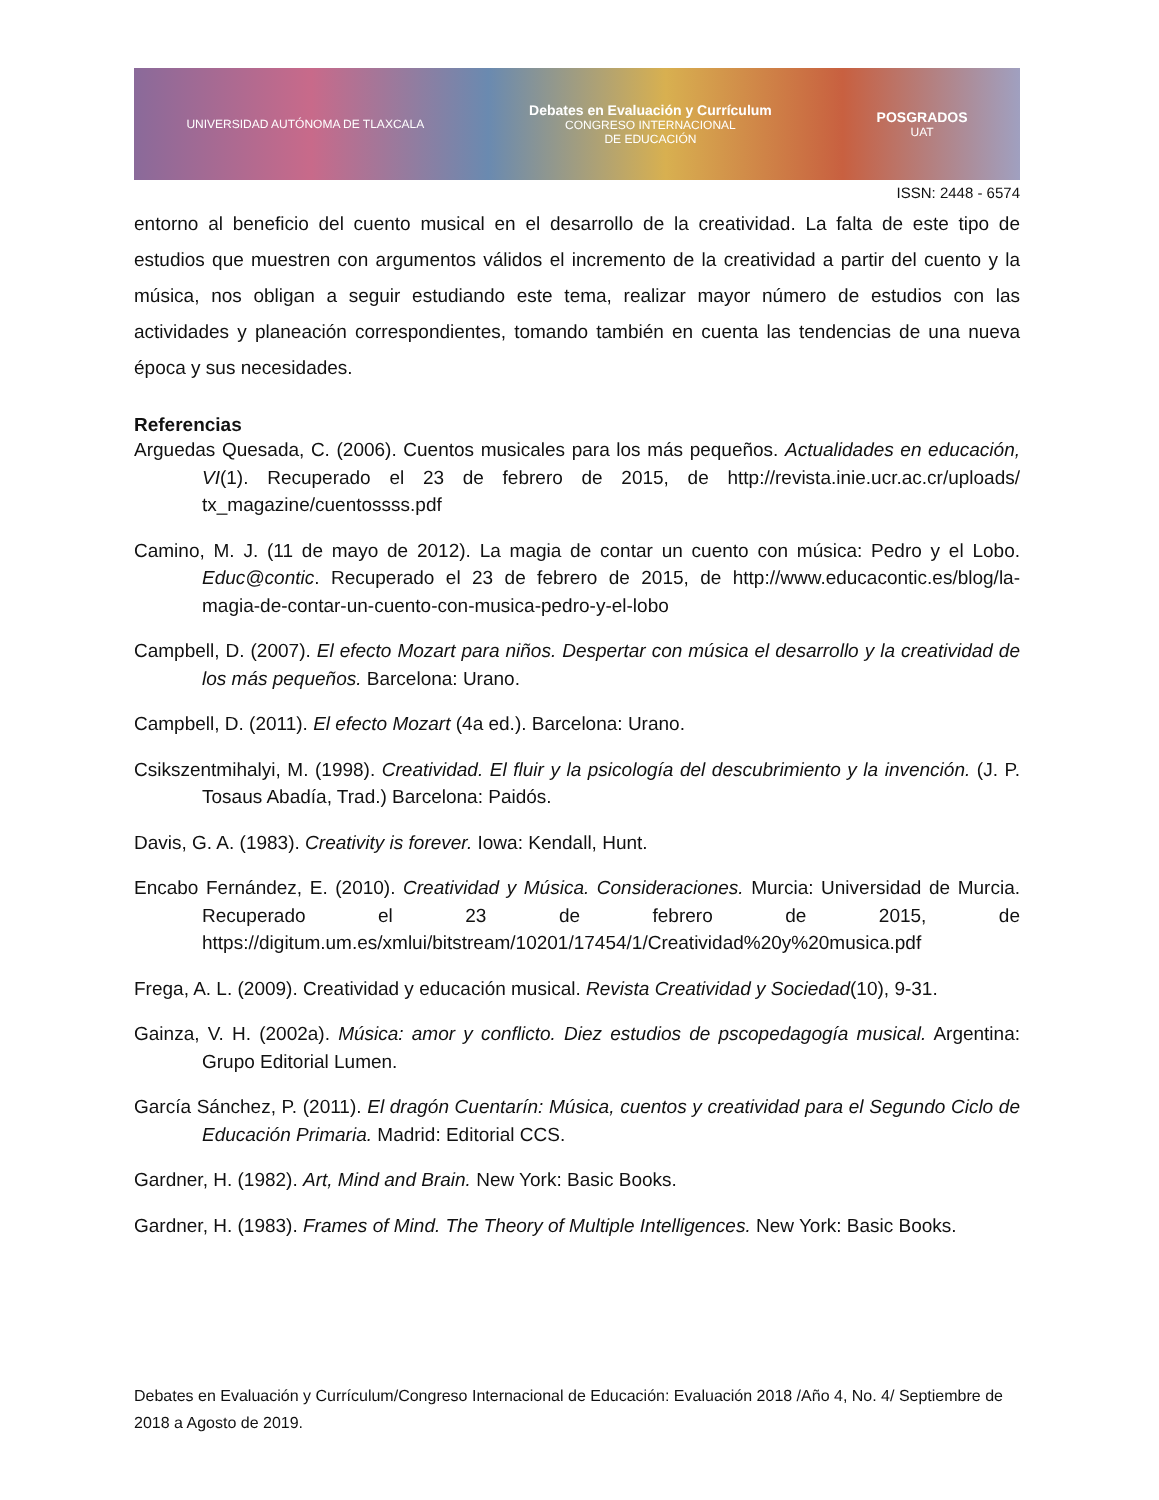UNIVERSIDAD AUTÓNOMA DE TLAXCALA Debates en Evaluación y Currículum
CONGRESO INTERNACIONAL
DE EDUCACIÓN POSGRADOS
UAT
ISSN: 2448 - 6574
entorno al beneficio del cuento musical en el desarrollo de la creatividad. La falta de este tipo de estudios que muestren con argumentos válidos el incremento de la creatividad a partir del cuento y la música, nos obligan a seguir estudiando este tema, realizar mayor número de estudios con las actividades y planeación correspondientes, tomando también en cuenta las tendencias de una nueva época y sus necesidades.
Referencias
Arguedas Quesada, C. (2006). Cuentos musicales para los más pequeños. Actualidades en educación, VI(1). Recuperado el 23 de febrero de 2015, de http://revista.inie.ucr.ac.cr/uploads/ tx_magazine/cuentossss.pdf
Camino, M. J. (11 de mayo de 2012). La magia de contar un cuento con música: Pedro y el Lobo. Educ@contic. Recuperado el 23 de febrero de 2015, de http://www.educacontic.es/blog/la-magia-de-contar-un-cuento-con-musica-pedro-y-el-lobo
Campbell, D. (2007). El efecto Mozart para niños. Despertar con música el desarrollo y la creatividad de los más pequeños. Barcelona: Urano.
Campbell, D. (2011). El efecto Mozart (4a ed.). Barcelona: Urano.
Csikszentmihalyi, M. (1998). Creatividad. El fluir y la psicología del descubrimiento y la invención. (J. P. Tosaus Abadía, Trad.) Barcelona: Paidós.
Davis, G. A. (1983). Creativity is forever. Iowa: Kendall, Hunt.
Encabo Fernández, E. (2010). Creatividad y Música. Consideraciones. Murcia: Universidad de Murcia. Recuperado el 23 de febrero de 2015, de https://digitum.um.es/xmlui/bitstream/10201/17454/1/Creatividad%20y%20musica.pdf
Frega, A. L. (2009). Creatividad y educación musical. Revista Creatividad y Sociedad(10), 9-31.
Gainza, V. H. (2002a). Música: amor y conflicto. Diez estudios de pscopedagogía musical. Argentina: Grupo Editorial Lumen.
García Sánchez, P. (2011). El dragón Cuentarín: Música, cuentos y creatividad para el Segundo Ciclo de Educación Primaria. Madrid: Editorial CCS.
Gardner, H. (1982). Art, Mind and Brain. New York: Basic Books.
Gardner, H. (1983). Frames of Mind. The Theory of Multiple Intelligences. New York: Basic Books.
Debates en Evaluación y Currículum/Congreso Internacional de Educación: Evaluación 2018 /Año 4, No. 4/ Septiembre de 2018 a Agosto de 2019.